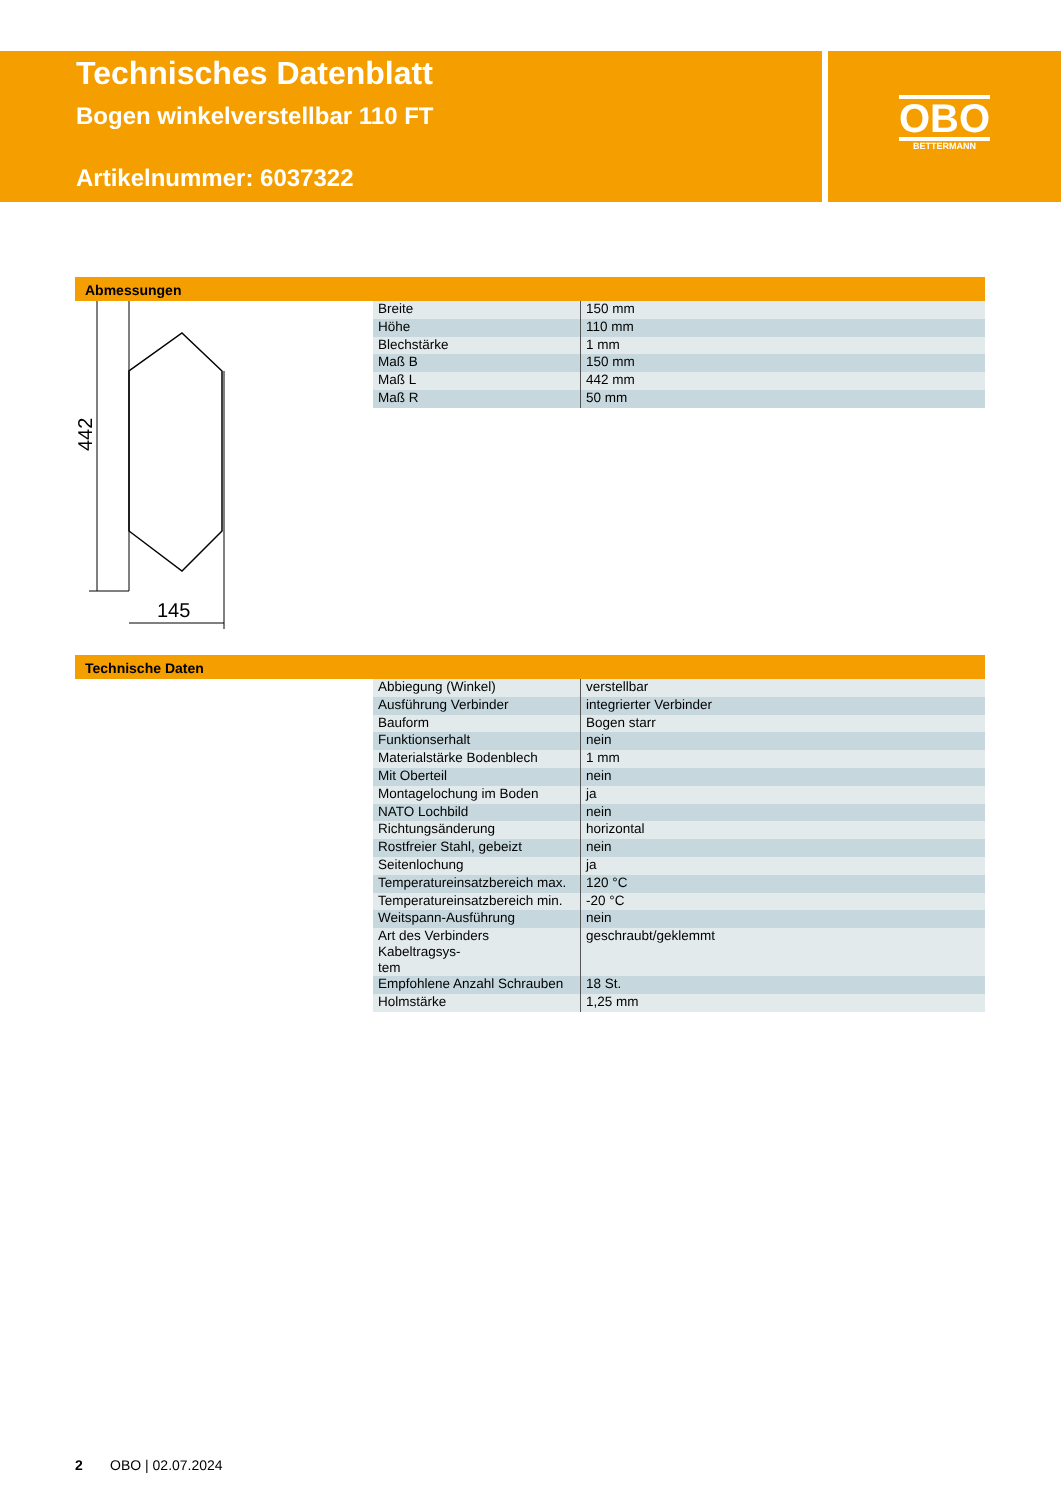Technisches Datenblatt
Bogen winkelverstellbar 110 FT
Artikelnummer: 6037322
OBO
BETTERMANN
Abmessungen
442
145
| Breite | 150 mm |
| Höhe | 110 mm |
| Blechstärke | 1 mm |
| Maß B | 150 mm |
| Maß L | 442 mm |
| Maß R | 50 mm |
Technische Daten
| Abbiegung (Winkel) | verstellbar |
| Ausführung Verbinder | integrierter Verbinder |
| Bauform | Bogen starr |
| Funktionserhalt | nein |
| Materialstärke Bodenblech | 1 mm |
| Mit Oberteil | nein |
| Montagelochung im Boden | ja |
| NATO Lochbild | nein |
| Richtungsänderung | horizontal |
| Rostfreier Stahl, gebeizt | nein |
| Seitenlochung | ja |
| Temperatureinsatzbereich max. | 120 °C |
| Temperatureinsatzbereich min. | -20 °C |
| Weitspann-Ausführung | nein |
| Art des Verbinders Kabeltragsys- tem | geschraubt/geklemmt |
| Empfohlene Anzahl Schrauben | 18 St. |
| Holmstärke | 1,25 mm |
2 OBO | 02.07.2024